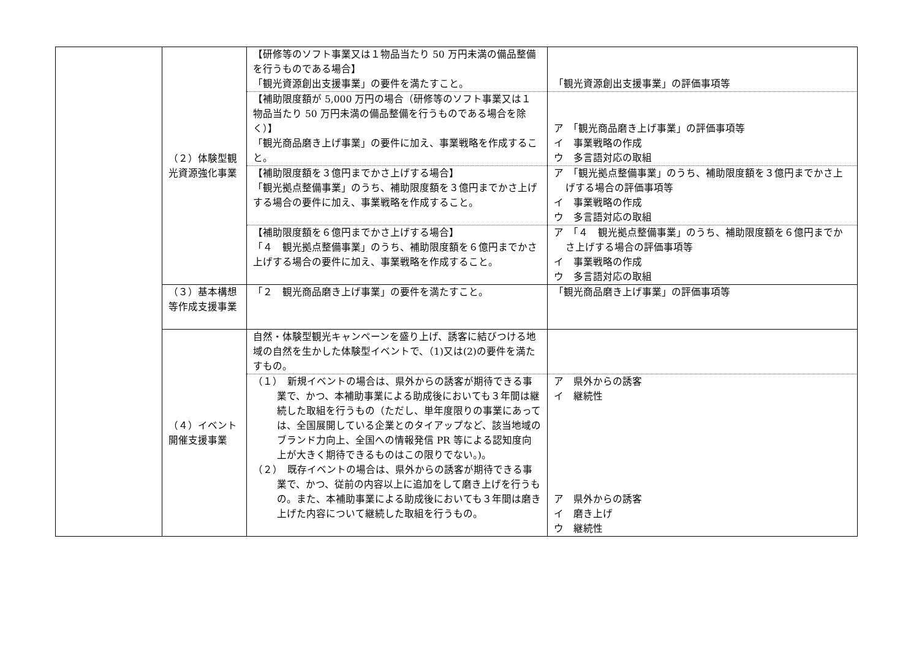| | （２）体験型観光資源強化事業 | 【研修等のソフト事業又は１物品当たり 50 万円未満の備品整備を行うものである場合】 「観光資源創出支援事業」の要件を満たすこと。 | 「観光資源創出支援事業」の評価事項等 |
| | | 【補助限度額が 5,000 万円の場合（研修等のソフト事業又は１物品当たり 50 万円未満の備品整備を行うものである場合を除く）】 「観光商品磨き上げ事業」の要件に加え、事業戦略を作成すること。 | ア 「観光商品磨き上げ事業」の評価事項等 イ 事業戦略の作成 ウ 多言語対応の取組 |
| | | 【補助限度額を３億円までかさ上げする場合】 「観光拠点整備事業」のうち、補助限度額を３億円までかさ上げする場合の要件に加え、事業戦略を作成すること。 | ア 「観光拠点整備事業」のうち、補助限度額を３億円までかさ上げする場合の評価事項等 イ 事業戦略の作成 ウ 多言語対応の取組 |
| | | 【補助限度額を６億円までかさ上げする場合】 「４ 観光拠点整備事業」のうち、補助限度額を６億円までかさ上げする場合の要件に加え、事業戦略を作成すること。 | ア 「４ 観光拠点整備事業」のうち、補助限度額を６億円までかさ上げする場合の評価事項等 イ 事業戦略の作成 ウ 多言語対応の取組 |
| | （３）基本構想等作成支援事業 | 「２ 観光商品磨き上げ事業」の要件を満たすこと。 | 「観光商品磨き上げ事業」の評価事項等 |
| | （４）イベント開催支援事業 | 自然・体験型観光キャンペーンを盛り上げ、誘客に結びつける地域の自然を生かした体験型イベントで、（1)又は(2)の要件を満たすもの。 | |
| | | （１） 新規イベントの場合は、県外からの誘客が期待できる事業で、かつ、本補助事業による助成後においても３年間は継続した取組を行うもの（ただし、単年度限りの事業にあっては、全国展開している企業とのタイアップなど、該当地域のブランド力向上、全国への情報発信 PR 等による認知度向上が大きく期待できるものはこの限りでない。)。 （２） 既存イベントの場合は、県外からの誘客が期待できる事業で、かつ、従前の内容以上に追加をして磨き上げを行うもの。また、本補助事業による助成後においても３年間は磨き上げた内容について継続した取組を行うもの。 | ア 県外からの誘客 イ 継続性 ア 県外からの誘客 イ 磨き上げ ウ 継続性 |